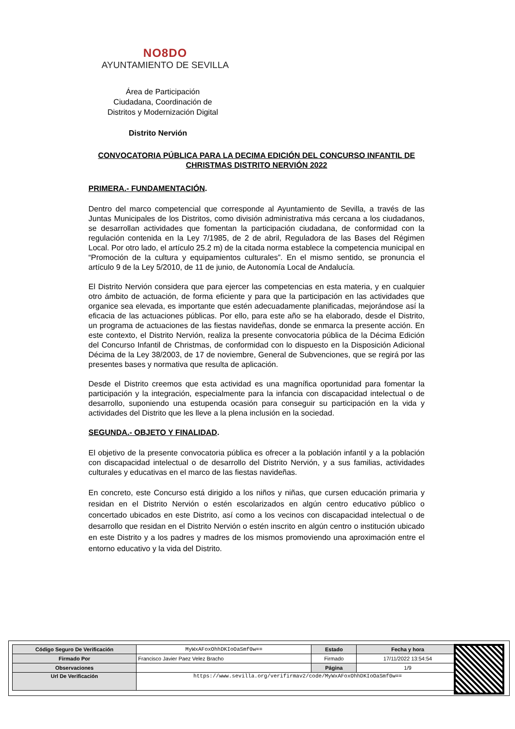NO8DO
AYUNTAMIENTO DE SEVILLA
Área de Participación
Ciudadana, Coordinación de
Distritos y Modernización Digital
Distrito Nervión
CONVOCATORIA PÚBLICA PARA LA DECIMA EDICIÓN DEL CONCURSO INFANTIL DE CHRISTMAS DISTRITO NERVIÓN 2022
PRIMERA.- FUNDAMENTACIÓN.
Dentro del marco competencial que corresponde al Ayuntamiento de Sevilla, a través de las Juntas Municipales de los Distritos, como división administrativa más cercana a los ciudadanos, se desarrollan actividades que fomentan la participación ciudadana, de conformidad con la regulación contenida en la Ley 7/1985, de 2 de abril, Reguladora de las Bases del Régimen Local. Por otro lado, el artículo 25.2 m) de la citada norma establece la competencia municipal en “Promoción de la cultura y equipamientos culturales”. En el mismo sentido, se pronuncia el artículo 9 de la Ley 5/2010, de 11 de junio, de Autonomía Local de Andalucía.
El Distrito Nervión considera que para ejercer las competencias en esta materia, y en cualquier otro ámbito de actuación, de forma eficiente y para que la participación en las actividades que organice sea elevada, es importante que estén adecuadamente planificadas, mejorándose así la eficacia de las actuaciones públicas. Por ello, para este año se ha elaborado, desde el Distrito, un programa de actuaciones de las fiestas navideñas, donde se enmarca la presente acción. En este contexto, el Distrito Nervión, realiza la presente convocatoria pública de la Décima Edición del Concurso Infantil de Christmas, de conformidad con lo dispuesto en la Disposición Adicional Décima de la Ley 38/2003, de 17 de noviembre, General de Subvenciones, que se regirá por las presentes bases y normativa que resulta de aplicación.
Desde el Distrito creemos que esta actividad es una magnífica oportunidad para fomentar la participación y la integración, especialmente para la infancia con discapacidad intelectual o de desarrollo, suponiendo una estupenda ocasión para conseguir su participación en la vida y actividades del Distrito que les lleve a la plena inclusión en la sociedad.
SEGUNDA.- OBJETO Y FINALIDAD.
El objetivo de la presente convocatoria pública es ofrecer a la población infantil y a la población con discapacidad intelectual o de desarrollo del Distrito Nervión, y a sus familias, actividades culturales y educativas en el marco de las fiestas navideñas.
En concreto, este Concurso está dirigido a los niños y niñas, que cursen educación primaria y residan en el Distrito Nervión o estén escolarizados en algún centro educativo público o concertado ubicados en este Distrito, así como a los vecinos con discapacidad intelectual o de desarrollo que residan en el Distrito Nervión o estén inscrito en algún centro o institución ubicado en este Distrito y a los padres y madres de los mismos promoviendo una aproximación entre el entorno educativo y la vida del Distrito.
| Código Seguro De Verificación | MyWxAFoxOhhDKIoOaSmf0w== | Estado | Fecha y hora |
| Firmado Por | Francisco Javier Paez Velez Bracho | Firmado | 17/11/2022 13:54:54 |
| Observaciones | | Página | 1/9 |
| Url De Verificación | https://www.sevilla.org/verifirmav2/code/MyWxAFoxOhhDKIoOaSmf0w== | | |